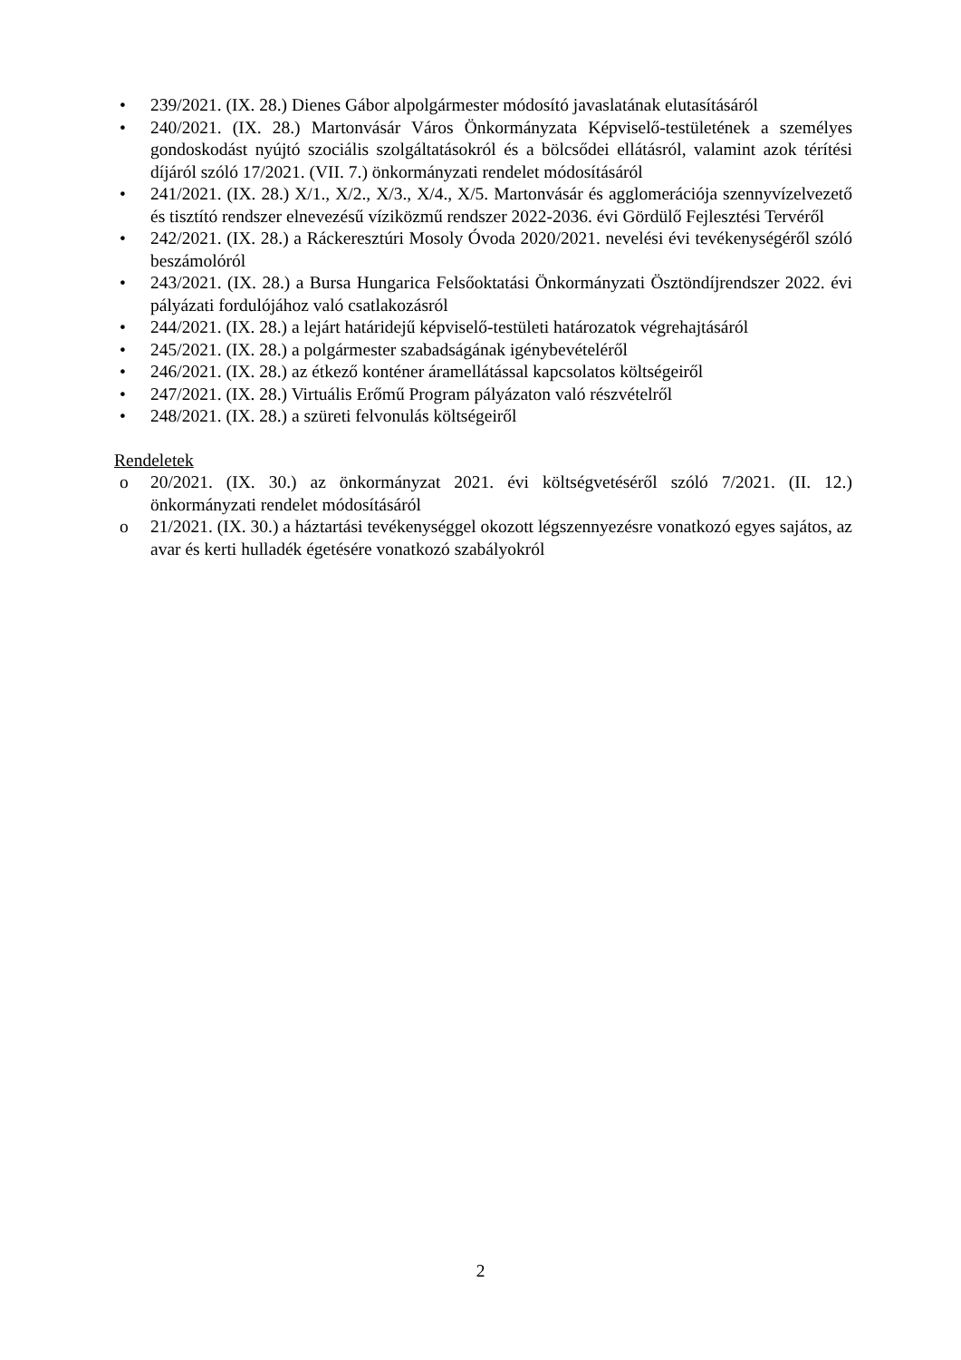• 239/2021. (IX. 28.) Dienes Gábor alpolgármester módosító javaslatának elutasításáról
• 240/2021. (IX. 28.) Martonvásár Város Önkormányzata Képviselő-testületének a személyes gondoskodást nyújtó szociális szolgáltatásokról és a bölcsődei ellátásról, valamint azok térítési díjáról szóló 17/2021. (VII. 7.) önkormányzati rendelet módosításáról
• 241/2021. (IX. 28.) X/1., X/2., X/3., X/4., X/5. Martonvásár és agglomerációja szennyvízelvezető és tisztító rendszer elnevezésű víziközmű rendszer 2022-2036. évi Gördülő Fejlesztési Tervéről
• 242/2021. (IX. 28.) a Ráckeresztúri Mosoly Óvoda 2020/2021. nevelési évi tevékenységéről szóló beszámolóról
• 243/2021. (IX. 28.) a Bursa Hungarica Felsőoktatási Önkormányzati Ösztöndíjrendszer 2022. évi pályázati fordulójához való csatlakozásról
• 244/2021. (IX. 28.) a lejárt határidejű képviselő-testületi határozatok végrehajtásáról
• 245/2021. (IX. 28.) a polgármester szabadságának igénybevételéről
• 246/2021. (IX. 28.) az étkező konténer áramellátással kapcsolatos költségeiről
• 247/2021. (IX. 28.) Virtuális Erőmű Program pályázaton való részvételről
• 248/2021. (IX. 28.) a szüreti felvonulás költségeiről
Rendeletek
o 20/2021. (IX. 30.) az önkormányzat 2021. évi költségvetéséről szóló 7/2021. (II. 12.) önkormányzati rendelet módosításáról
o 21/2021. (IX. 30.) a háztartási tevékenységgel okozott légszennyezésre vonatkozó egyes sajátos, az avar és kerti hulladék égetésére vonatkozó szabályokról
2